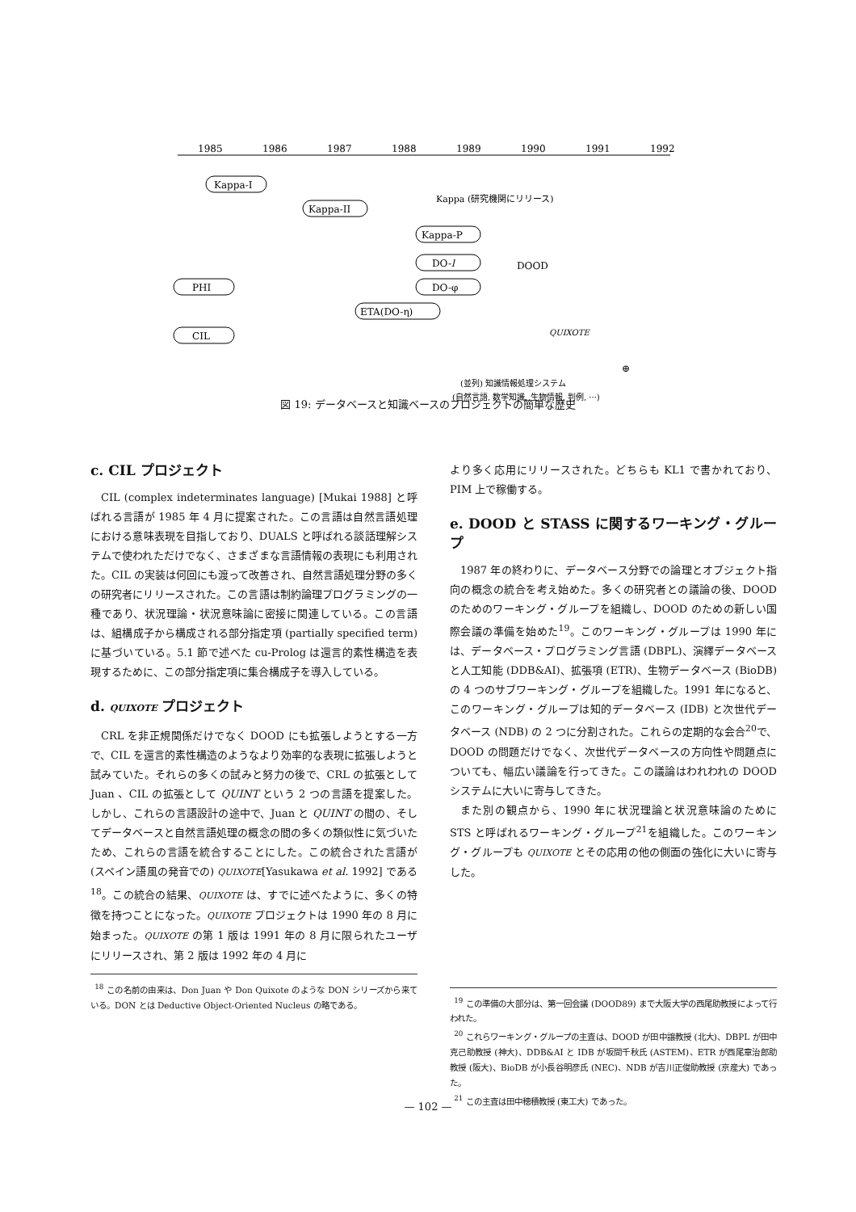1985
1986
1987
1988
1989
1990
1991
1992
Kappa-I
Kappa-II
Kappa (研究機関にリリース)
Kappa-P
DO-l
DOOD
PHI
DO-φ
ETA(DO-η)
CIL
QUIXOTE
⊕
(並列) 知識情報処理システム
(自然言語, 数学知識, 生物情報, 判例, ···)
図 19: データベースと知識ベースのプロジェクトの簡単な歴史
c. CIL プロジェクト
CIL (complex indeterminates language) [Mukai 1988] と呼ばれる言語が 1985 年 4 月に提案された。この言語は自然言語処理における意味表現を目指しており、DUALS と呼ばれる談話理解システムで使われただけでなく、さまざまな言語情報の表現にも利用された。CIL の実装は何回にも渡って改善され、自然言語処理分野の多くの研究者にリリースされた。この言語は制約論理プログラミングの一種であり、状況理論・状況意味論に密接に関連している。この言語は、組構成子から構成される部分指定項 (partially specified term) に基づいている。5.1 節で述べた cu-Prolog は還言的素性構造を表現するために、この部分指定項に集合構成子を導入している。
d. QUIXOTE プロジェクト
CRL を非正規関係だけでなく DOOD にも拡張しようとする一方で、CIL を還言的素性構造のようなより効率的な表現に拡張しようと試みていた。それらの多くの試みと努力の後で、CRL の拡張として Juan 、CIL の拡張として QUINT という 2 つの言語を提案した。しかし、これらの言語設計の途中で、Juan と QUINT の間の、そしてデータベースと自然言語処理の概念の間の多くの類似性に気づいたため、これらの言語を統合することにした。この統合された言語が (スペイン語風の発音での) QUIXOTE[Yasukawa et al. 1992] である<sup>18</sup>。この統合の結果、QUIXOTE は、すでに述べたように、多くの特徴を持つことになった。QUIXOTE プロジェクトは 1990 年の 8 月に始まった。QUIXOTE の第 1 版は 1991 年の 8 月に限られたユーザにリリースされ、第 2 版は 1992 年の 4 月に
<sup>18</sup> この名前の由来は、Don Juan や Don Quixote のような DON シリーズから来ている。DON とは Deductive Object-Oriented Nucleus の略である。
より多く応用にリリースされた。どちらも KL1 で書かれており、PIM 上で稼働する。
e. DOOD と STASS に関するワーキング・グループ
1987 年の終わりに、データベース分野での論理とオブジェクト指向の概念の統合を考え始めた。多くの研究者との議論の後、DOOD のためのワーキング・グループを組織し、DOOD のための新しい国際会議の準備を始めた<sup>19</sup>。このワーキング・グループは 1990 年には、データベース・プログラミング言語 (DBPL)、演繹データベースと人工知能 (DDB&AI)、拡張項 (ETR)、生物データベース (BioDB) の 4 つのサブワーキング・グループを組織した。1991 年になると、このワーキング・グループは知的データベース (IDB) と次世代データベース (NDB) の 2 つに分割された。これらの定期的な会合<sup>20</sup>で、DOOD の問題だけでなく、次世代データベースの方向性や問題点についても、幅広い議論を行ってきた。この議論はわれわれの DOOD システムに大いに寄与してきた。
また別の観点から、1990 年に状況理論と状況意味論のために STS と呼ばれるワーキング・グループ<sup>21</sup>を組織した。このワーキング・グループも QUIXOTE とその応用の他の側面の強化に大いに寄与した。
<sup>19</sup> この準備の大部分は、第一回会議 (DOOD89) まで大阪大学の西尾助教授によって行われた。
<sup>20</sup> これらワーキング・グループの主査は、DOOD が田中譲教授 (北大)、DBPL が田中克己助教授 (神大)、DDB&AI と IDB が坂間千秋氏 (ASTEM)、ETR が西尾章治郎助教授 (阪大)、BioDB が小長谷明彦氏 (NEC)、NDB が吉川正俊助教授 (京産大) であった。
<sup>21</sup> この主査は田中穂積教授 (東工大) であった。
— 102 —